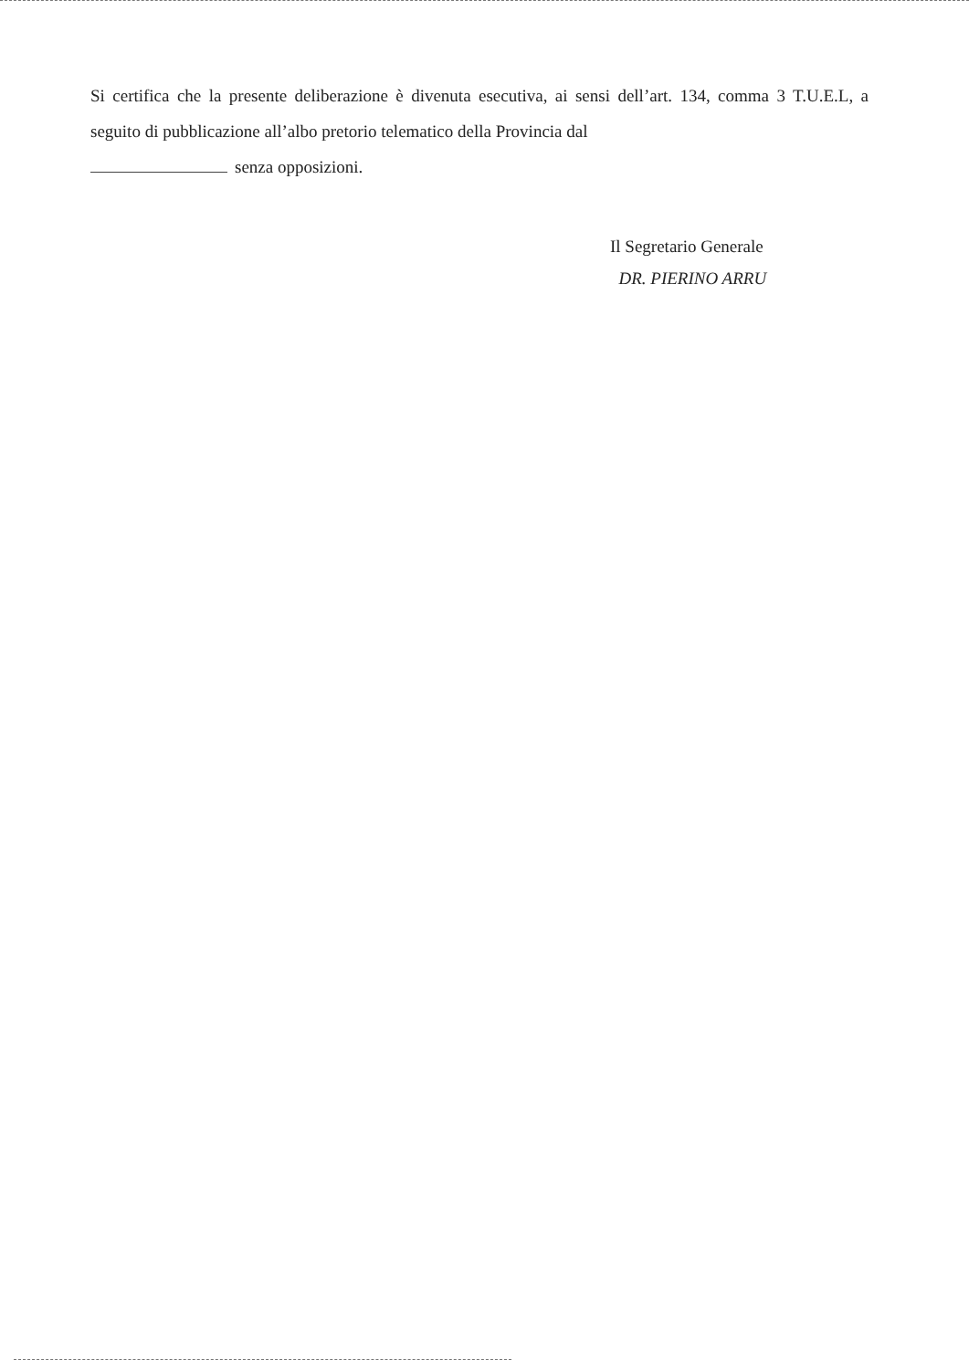Si certifica che la presente deliberazione è divenuta esecutiva, ai sensi dell’art. 134, comma 3 T.U.E.L, a seguito di pubblicazione all’albo pretorio telematico della Provincia dal
senza opposizioni.
Il Segretario Generale
DR. PIERINO ARRU